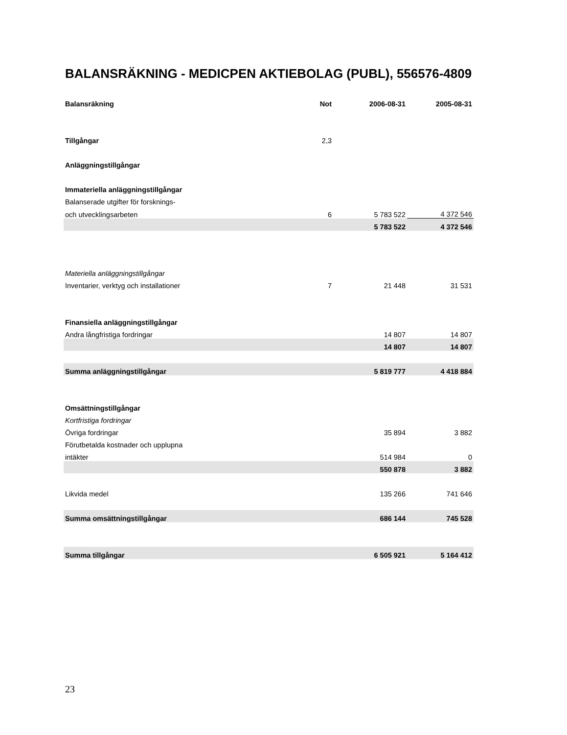BALANSRÄKNING - MEDICPEN AKTIEBOLAG (PUBL), 556576-4809
| Balansräkning | Not | 2006-08-31 | 2005-08-31 |
| --- | --- | --- | --- |
| Tillgångar | 2,3 | | |
| Anläggningstillgångar | | | |
| Immateriella anläggningstillgångar | | | |
| Balanserade utgifter för forsknings- | | | |
| och utvecklingsarbeten | 6 | 5 783 522 | 4 372 546 |
| | | 5 783 522 | 4 372 546 |
| Materiella anläggningstillgångar | | | |
| Inventarier, verktyg och installationer | 7 | 21 448 | 31 531 |
| Finansiella anläggningstillgångar | | | |
| Andra långfristiga fordringar | | 14 807 | 14 807 |
| | | 14 807 | 14 807 |
| Summa anläggningstillgångar | | 5 819 777 | 4 418 884 |
| Omsättningstillgångar | | | |
| Kortfristiga fordringar | | | |
| Övriga fordringar | | 35 894 | 3 882 |
| Förutbetalda kostnader och upplupna | | | |
| intäkter | | 514 984 | 0 |
| | | 550 878 | 3 882 |
| Likvida medel | | 135 266 | 741 646 |
| Summa omsättningstillgångar | | 686 144 | 745 528 |
| Summa tillgångar | | 6 505 921 | 5 164 412 |
23